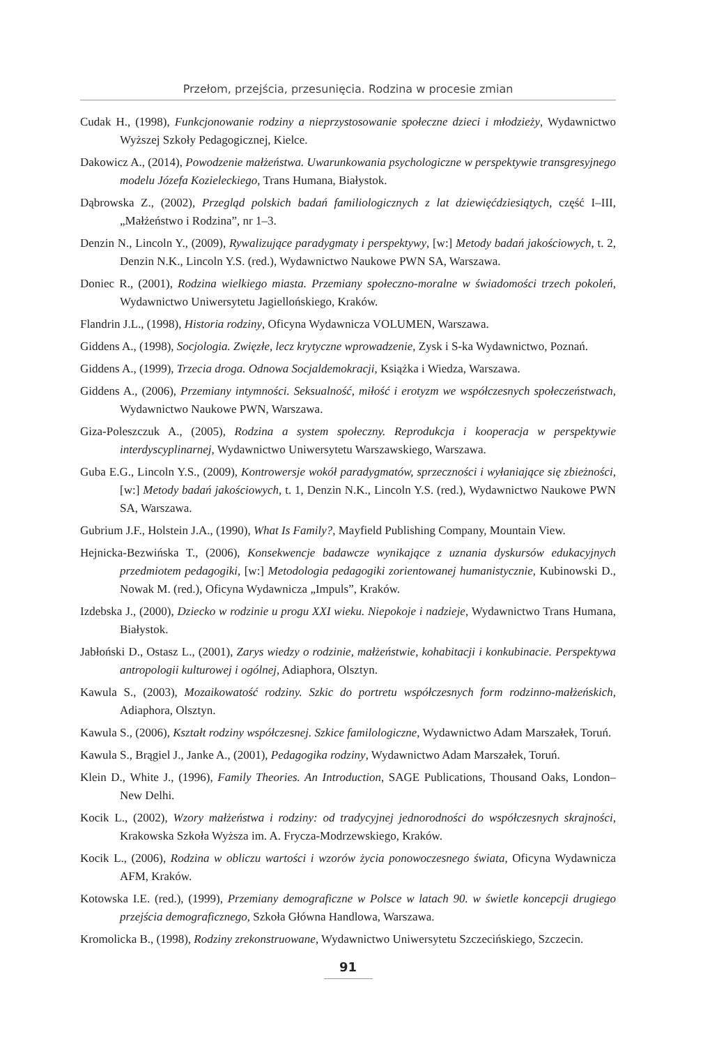Przełom, przejścia, przesunięcia. Rodzina w procesie zmian
Cudak H., (1998), Funkcjonowanie rodziny a nieprzystosowanie społeczne dzieci i młodzieży, Wydawnictwo Wyższej Szkoły Pedagogicznej, Kielce.
Dakowicz A., (2014), Powodzenie małżeństwa. Uwarunkowania psychologiczne w perspektywie transgresyjnego modelu Józefa Kozieleckiego, Trans Humana, Białystok.
Dąbrowska Z., (2002), Przegląd polskich badań familiologicznych z lat dziewięćdziesiątych, część I–III, „Małżeństwo i Rodzina”, nr 1–3.
Denzin N., Lincoln Y., (2009), Rywalizujące paradygmaty i perspektywy, [w:] Metody badań jakościowych, t. 2, Denzin N.K., Lincoln Y.S. (red.), Wydawnictwo Naukowe PWN SA, Warszawa.
Doniec R., (2001), Rodzina wielkiego miasta. Przemiany społeczno-moralne w świadomości trzech pokoleń, Wydawnictwo Uniwersytetu Jagiellońskiego, Kraków.
Flandrin J.L., (1998), Historia rodziny, Oficyna Wydawnicza VOLUMEN, Warszawa.
Giddens A., (1998), Socjologia. Zwięzłe, lecz krytyczne wprowadzenie, Zysk i S-ka Wydawnictwo, Poznań.
Giddens A., (1999), Trzecia droga. Odnowa Socjaldemokracji, Książka i Wiedza, Warszawa.
Giddens A., (2006), Przemiany intymności. Seksualność, miłość i erotyzm we współczesnych społeczeństwach, Wydawnictwo Naukowe PWN, Warszawa.
Giza-Poleszczuk A., (2005), Rodzina a system społeczny. Reprodukcja i kooperacja w perspektywie interdyscyplinarnej, Wydawnictwo Uniwersytetu Warszawskiego, Warszawa.
Guba E.G., Lincoln Y.S., (2009), Kontrowersje wokół paradygmatów, sprzeczności i wyłaniające się zbieżności, [w:] Metody badań jakościowych, t. 1, Denzin N.K., Lincoln Y.S. (red.), Wydawnictwo Naukowe PWN SA, Warszawa.
Gubrium J.F., Holstein J.A., (1990), What Is Family?, Mayfield Publishing Company, Mountain View.
Hejnicka-Bezwińska T., (2006), Konsekwencje badawcze wynikające z uznania dyskursów edukacyjnych przedmiotem pedagogiki, [w:] Metodologia pedagogiki zorientowanej humanistycznie, Kubinowski D., Nowak M. (red.), Oficyna Wydawnicza „Impuls”, Kraków.
Izdebska J., (2000), Dziecko w rodzinie u progu XXI wieku. Niepokoje i nadzieje, Wydawnictwo Trans Humana, Białystok.
Jabłoński D., Ostasz L., (2001), Zarys wiedzy o rodzinie, małżeństwie, kohabitacji i konkubinacie. Perspektywa antropologii kulturowej i ogólnej, Adiaphora, Olsztyn.
Kawula S., (2003), Mozaikowatość rodziny. Szkic do portretu współczesnych form rodzinno-małżeńskich, Adiaphora, Olsztyn.
Kawula S., (2006), Kształt rodziny współczesnej. Szkice familologiczne, Wydawnictwo Adam Marszałek, Toruń.
Kawula S., Brągiel J., Janke A., (2001), Pedagogika rodziny, Wydawnictwo Adam Marszałek, Toruń.
Klein D., White J., (1996), Family Theories. An Introduction, SAGE Publications, Thousand Oaks, London–New Delhi.
Kocik L., (2002), Wzory małżeństwa i rodziny: od tradycyjnej jednorodności do współczesnych skrajności, Krakowska Szkoła Wyższa im. A. Frycza-Modrzewskiego, Kraków.
Kocik L., (2006), Rodzina w obliczu wartości i wzorów życia ponowoczesnego świata, Oficyna Wydawnicza AFM, Kraków.
Kotowska I.E. (red.), (1999), Przemiany demograficzne w Polsce w latach 90. w świetle koncepcji drugiego przejścia demograficznego, Szkoła Główna Handlowa, Warszawa.
Kromolicka B., (1998), Rodziny zrekonstruowane, Wydawnictwo Uniwersytetu Szczecińskiego, Szczecin.
91